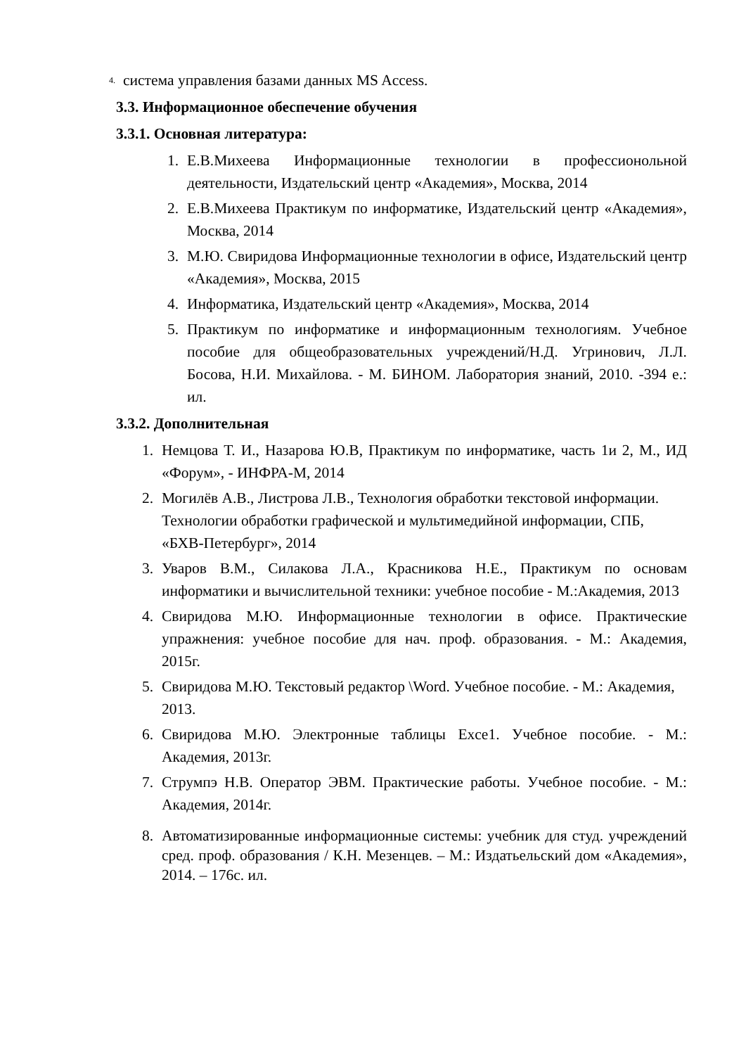4. система управления базами данных MS Access.
3.3. Информационное обеспечение обучения
3.3.1. Основная литература:
1. Е.В.Михеева Информационные технологии в професcионольной деятельности, Издательский центр «Академия», Москва, 2014
2. Е.В.Михеева Практикум по информатике, Издательский центр «Академия», Москва, 2014
3. М.Ю. Свиридова Информационные технологии в офисе, Издательский центр «Академия», Москва, 2015
4. Информатика, Издательский центр «Академия», Москва, 2014
5. Практикум по информатике и информационным технологиям. Учебное пособие для общеобразовательных учреждений/Н.Д. Угринович, Л.Л. Босова, Н.И. Михайлова. - М. БИНОМ. Лаборатория знаний, 2010. -394 е.: ил.
3.3.2. Дополнительная
1. Немцова Т. И., Назарова Ю.В, Практикум по информатике, часть 1и 2, М., ИД «Форум», - ИНФРА-М, 2014
2. Могилёв А.В., Листрова Л.В., Технология обработки текстовой информации. Технологии обработки графической и мультимедийной информации, СПБ, «БХВ-Петербург», 2014
3. Уваров В.М., Силакова Л.А., Красникова Н.Е., Практикум по основам информатики и вычислительной техники: учебное пособие - М.:Академия, 2013
4. Свиридова М.Ю. Информационные технологии в офисе. Практические упражнения: учебное пособие для нач. проф. образования. - М.: Академия, 2015г.
5. Свиридова М.Ю. Текстовый редактор \Word. Учебное пособие. - М.: Академия, 2013.
6. Свиридова М.Ю. Электронные таблицы Exce1. Учебное пособие. - М.: Академия, 2013г.
7. Струмпэ Н.В. Оператор ЭВМ. Практические работы. Учебное пособие. - М.: Академия, 2014г.
8. Автоматизированные информационные системы: учебник для студ. учреждений сред. проф. образования / К.Н. Мезенцев. – М.: Издатьельский дом «Академия», 2014. – 176с. ил.